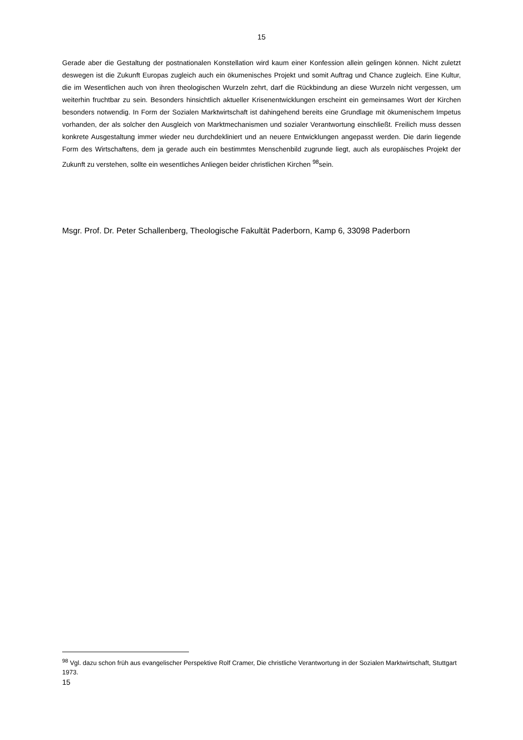15
Gerade aber die Gestaltung der postnationalen Konstellation wird kaum einer Konfession allein gelingen können. Nicht zuletzt deswegen ist die Zukunft Europas zugleich auch ein ökumenisches Projekt und somit Auftrag und Chance zugleich. Eine Kultur, die im Wesentlichen auch von ihren theologischen Wurzeln zehrt, darf die Rückbindung an diese Wurzeln nicht vergessen, um weiterhin fruchtbar zu sein. Besonders hinsichtlich aktueller Krisenentwicklungen erscheint ein gemeinsames Wort der Kirchen besonders notwendig. In Form der Sozialen Marktwirtschaft ist dahingehend bereits eine Grundlage mit ökumenischem Impetus vorhanden, der als solcher den Ausgleich von Marktmechanismen und sozialer Verantwortung einschließt. Freilich muss dessen konkrete Ausgestaltung immer wieder neu durchdekliniert und an neuere Entwicklungen angepasst werden. Die darin liegende Form des Wirtschaftens, dem ja gerade auch ein bestimmtes Menschenbild zugrunde liegt, auch als europäisches Projekt der Zukunft zu verstehen, sollte ein wesentliches Anliegen beider christlichen Kirchen <sup>98</sup>sein.
Msgr. Prof. Dr. Peter Schallenberg, Theologische Fakultät Paderborn, Kamp 6, 33098 Paderborn
<sup>98</sup> Vgl. dazu schon früh aus evangelischer Perspektive Rolf Cramer, Die christliche Verantwortung in der Sozialen Marktwirtschaft, Stuttgart 1973.
15